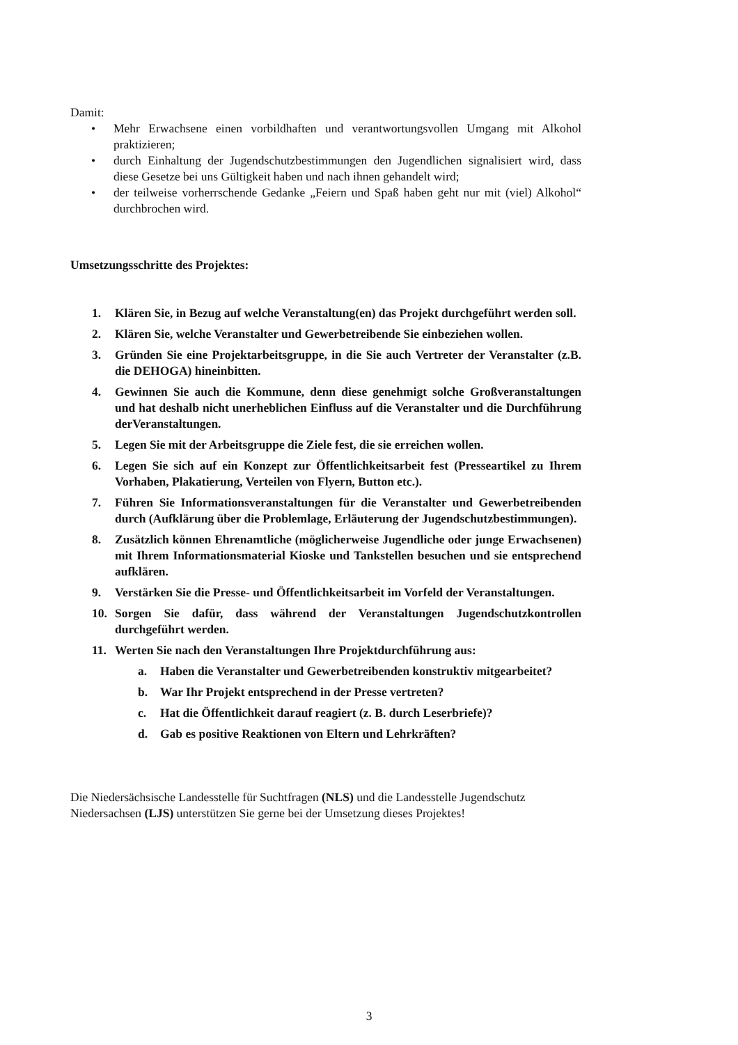Damit:
• Mehr Erwachsene einen vorbildhaften und verantwortungsvollen Umgang mit Alkohol praktizieren;
• durch Einhaltung der Jugendschutzbestimmungen den Jugendlichen signalisiert wird, dass diese Gesetze bei uns Gültigkeit haben und nach ihnen gehandelt wird;
• der teilweise vorherrschende Gedanke „Feiern und Spaß haben geht nur mit (viel) Alkohol“ durchbrochen wird.
Umsetzungsschritte des Projektes:
1. Klären Sie, in Bezug auf welche Veranstaltung(en) das Projekt durchgeführt werden soll.
2. Klären Sie, welche Veranstalter und Gewerbetreibende Sie einbeziehen wollen.
3. Gründen Sie eine Projektarbeitsgruppe, in die Sie auch Vertreter der Veranstalter (z.B. die DEHOGA) hineinbitten.
4. Gewinnen Sie auch die Kommune, denn diese genehmigt solche Großveranstaltungen und hat deshalb nicht unerheblichen Einfluss auf die Veranstalter und die Durchführung derVeranstaltungen.
5. Legen Sie mit der Arbeitsgruppe die Ziele fest, die sie erreichen wollen.
6. Legen Sie sich auf ein Konzept zur Öffentlichkeitsarbeit fest (Presseartikel zu Ihrem Vorhaben, Plakatierung, Verteilen von Flyern, Button etc.).
7. Führen Sie Informationsveranstaltungen für die Veranstalter und Gewerbetreibenden durch (Aufklärung über die Problemlage, Erläuterung der Jugendschutzbestimmungen).
8. Zusätzlich können Ehrenamtliche (möglicherweise Jugendliche oder junge Erwachsenen) mit Ihrem Informationsmaterial Kioske und Tankstellen besuchen und sie entsprechend aufklären.
9. Verstärken Sie die Presse- und Öffentlichkeitsarbeit im Vorfeld der Veranstaltungen.
10. Sorgen Sie dafür, dass während der Veranstaltungen Jugendschutzkontrollen durchgeführt werden.
11. Werten Sie nach den Veranstaltungen Ihre Projektdurchführung aus:
a. Haben die Veranstalter und Gewerbetreibenden konstruktiv mitgearbeitet?
b. War Ihr Projekt entsprechend in der Presse vertreten?
c. Hat die Öffentlichkeit darauf reagiert (z. B. durch Leserbriefe)?
d. Gab es positive Reaktionen von Eltern und Lehrkräften?
Die Niedersächsische Landesstelle für Suchtfragen (NLS) und die Landesstelle Jugendschutz Niedersachsen (LJS) unterstützen Sie gerne bei der Umsetzung dieses Projektes!
3